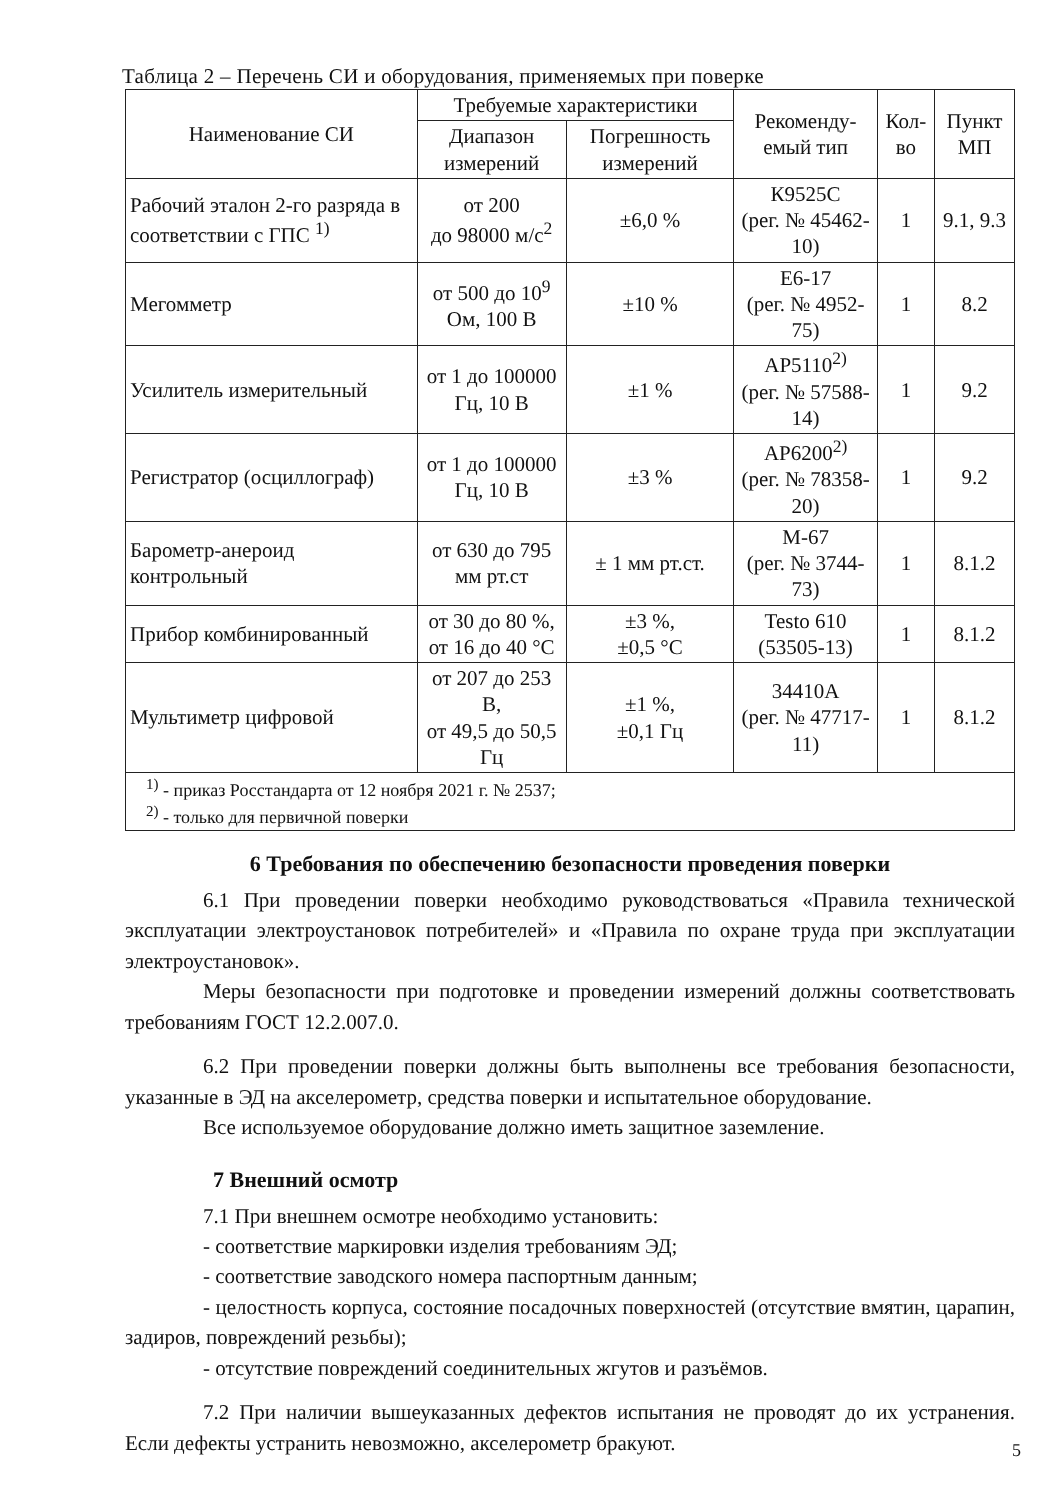Таблица 2 – Перечень СИ и оборудования, применяемых при поверке
| Наименование СИ | Требуемые характеристики | | Рекоменду-емый тип | Кол-во | Пункт МП |
| --- | --- | --- | --- | --- | --- |
| | Диапазон измерений | Погрешность измерений | | | |
| Рабочий эталон 2-го разряда в соответствии с ГПС <sup>1)</sup> | от 200 до 98000 м/с<sup>2</sup> | ±6,0 % | К9525С (рег. № 45462-10) | 1 | 9.1, 9.3 |
| Мегомметр | от 500 до 10<sup>9</sup> Ом, 100 В | ±10 % | Е6-17 (рег. № 4952-75) | 1 | 8.2 |
| Усилитель измерительный | от 1 до 100000 Гц, 10 В | ±1 % | АР5110<sup>2)</sup> (рег. № 57588-14) | 1 | 9.2 |
| Регистратор (осциллограф) | от 1 до 100000 Гц, 10 В | ±3 % | АР6200<sup>2)</sup> (рег. № 78358-20) | 1 | 9.2 |
| Барометр-анероид контрольный | от 630 до 795 мм рт.ст | ± 1 мм рт.ст. | М-67 (рег. № 3744-73) | 1 | 8.1.2 |
| Прибор комбинированный | от 30 до 80 %, от 16 до 40 °С | ±3 %, ±0,5 °С | Testo 610 (53505-13) | 1 | 8.1.2 |
| Мультиметр цифровой | от 207 до 253 В, от 49,5 до 50,5 Гц | ±1 %, ±0,1 Гц | 34410А (рег. № 47717-11) | 1 | 8.1.2 |
| <sup>1)</sup> - приказ Росстандарта от 12 ноября 2021 г. № 2537; <sup>2)</sup> - только для первичной поверки | | | | | |
6 Требования по обеспечению безопасности проведения поверки
6.1 При проведении поверки необходимо руководствоваться «Правила технической эксплуатации электроустановок потребителей» и «Правила по охране труда при эксплуатации электроустановок».
Меры безопасности при подготовке и проведении измерений должны соответствовать требованиям ГОСТ 12.2.007.0.
6.2 При проведении поверки должны быть выполнены все требования безопасности, указанные в ЭД на акселерометр, средства поверки и испытательное оборудование.
Все используемое оборудование должно иметь защитное заземление.
7 Внешний осмотр
7.1 При внешнем осмотре необходимо установить:
- соответствие маркировки изделия требованиям ЭД;
- соответствие заводского номера паспортным данным;
- целостность корпуса, состояние посадочных поверхностей (отсутствие вмятин, царапин, задиров, повреждений резьбы);
- отсутствие повреждений соединительных жгутов и разъёмов.
7.2 При наличии вышеуказанных дефектов испытания не проводят до их устранения. Если дефекты устранить невозможно, акселерометр бракуют.
5